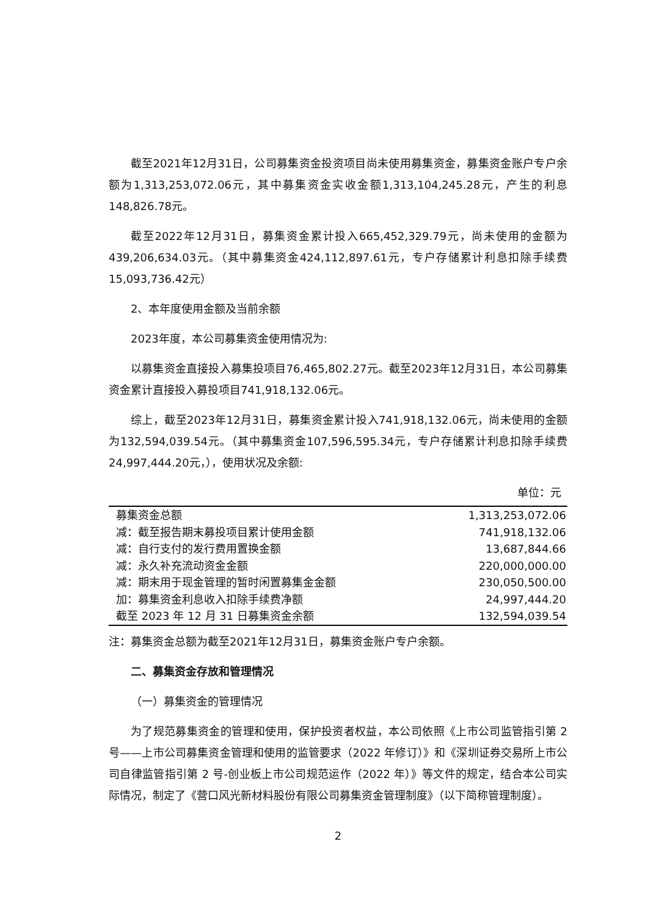截至2021年12月31日，公司募集资金投资项目尚未使用募集资金，募集资金账户专户余额为1,313,253,072.06元，其中募集资金实收金额1,313,104,245.28元，产生的利息148,826.78元。
截至2022年12月31日，募集资金累计投入665,452,329.79元，尚未使用的金额为439,206,634.03元。（其中募集资金424,112,897.61元，专户存储累计利息扣除手续费15,093,736.42元）
2、本年度使用金额及当前余额
2023年度，本公司募集资金使用情况为:
以募集资金直接投入募集投项目76,465,802.27元。截至2023年12月31日，本公司募集资金累计直接投入募投项目741,918,132.06元。
综上，截至2023年12月31日，募集资金累计投入741,918,132.06元，尚未使用的金额为132,594,039.54元。（其中募集资金107,596,595.34元，专户存储累计利息扣除手续费24,997,444.20元，），使用状况及余额:
单位：元
| 募集资金总额 | 1,313,253,072.06 |
| 减：截至报告期末募投项目累计使用金额 | 741,918,132.06 |
| 减：自行支付的发行费用置换金额 | 13,687,844.66 |
| 减：永久补充流动资金金额 | 220,000,000.00 |
| 减：期末用于现金管理的暂时闲置募集金金额 | 230,050,500.00 |
| 加：募集资金利息收入扣除手续费净额 | 24,997,444.20 |
| 截至 2023 年 12 月 31 日募集资金余额 | 132,594,039.54 |
注：募集资金总额为截至2021年12月31日，募集资金账户专户余额。
二、募集资金存放和管理情况
（一）募集资金的管理情况
为了规范募集资金的管理和使用，保护投资者权益，本公司依照《上市公司监管指引第 2 号——上市公司募集资金管理和使用的监管要求（2022 年修订）》和《深圳证券交易所上市公司自律监管指引第 2 号-创业板上市公司规范运作（2022 年）》等文件的规定，结合本公司实际情况，制定了《营口风光新材料股份有限公司募集资金管理制度》（以下简称管理制度）。
2